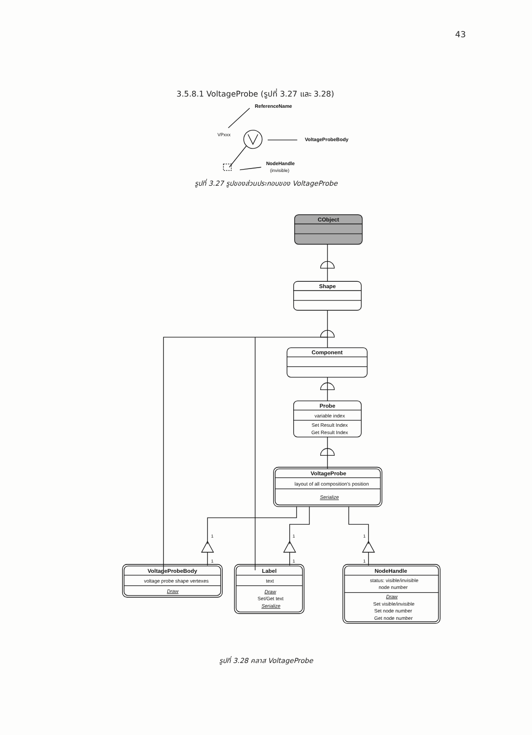43
3.5.8.1 VoltageProbe (รูปที่ 3.27 และ 3.28)
ReferenceName
VPxxx
VoltageProbeBody
NodeHandle
(invisible)
รูปที่ 3.27 รูปของส่วนประกอบของ VoltageProbe
CObject
Shape
Component
Probe
variable index
Set Result Index
Get Result Index
VoltageProbe
layout of all composition's position
Serialize
VoltageProbeBody
voltage probe shape vertexes
Draw
Label
text
Draw
Set/Get text
Serialize
NodeHandle
status: visible/invisible
node number
Draw
Set visible/invisible
Set node number
Get node number
1
1
1
1
1
1
รูปที่ 3.28 คลาส VoltageProbe